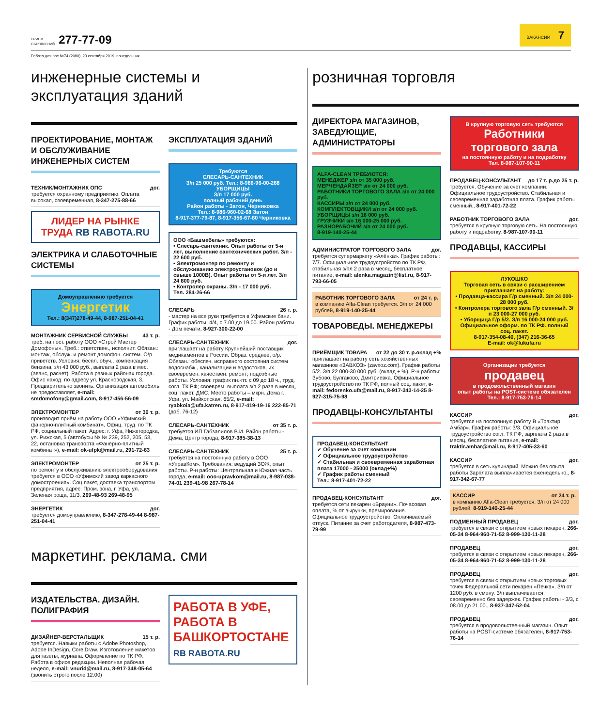ПРИЕМ
ОБЪЯВЛЕНИЙ 277-77-09 ВАКАНСИИ 7
Работа для вас №74 (2080), 23 сентября 2019, понедельник
инженерные системы и
эксплуатация зданий
ПРОЕКТИРОВАНИЕ, МОНТАЖ И ОБСЛУЖИВАНИЕ ИНЖЕНЕРНЫХ СИСТЕМ
ТЕХНИК/МОНТАЖНИК ОПС дог.
требуется охранному предприятию. Оплата высокая, своевременная, 8-347-275-88-66
ЛИДЕР НА РЫНКЕ ТРУДА RB RABOTA.RU
ЭЛЕКТРИКА И СЛАБОТОЧНЫЕ СИСТЕМЫ
Домоуправлению требуется
Энергетик
Тел.: 8(347)278-49-44, 8-987-251-04-41
МОНТАЖНИК СЕРВИСНОЙ СЛУЖБЫ 43 т. р.
треб. на пост. работу ООО «Строй Мастер Домофоны». Треб.: ответствен., исполнит. Обязан.: монтаж, обслуж. и ремонт домофон. систем. О/р приветств. Условия: беспл. обуч., компенсация бензина, з/п 43 000 руб., выплата 2 раза в мес. (аванс, расчет). Работа в разных районах города. Офис наход. по адресу ул. Красноводская, 3. Предварительно звонить. Организация автомобиль не предоставляет, e-mail: smdomofony@gmail.com, 8-917-456-56-09
ЭЛЕКТРОМОНТЕР от 30 т. р.
производит приём на работу ООО «Уфимский фанерно-плитный комбинат». Офиц. труд. по ТК РФ, социальный пакет. Адрес: г. Уфа, Нижегородка, ул. Рижская, 5 (автобусы № № 239, 252, 205, 53, 22, остановка транспорта «Фанерно-плитный комбинат»), e-mail: ok-ufpk@mail.ru, 291-72-63
ЭЛЕКТРОМОНТЕР от 25 т. р.
по ремонту и обслуживанию электрооборудования требуется в ООО «Уфимский завод каркасного домостроения». Соц.пакет, доставка транспортом предприятия, адрес: Пром. зона, г. Уфа, ул. Зеленая роща, 11/3, 269-48-93 269-48-95
ЭНЕРГЕТИК дог.
требуется домоуправлению, 8-347-278-49-44 8-987-251-04-41
ЭКСПЛУАТАЦИЯ ЗДАНИЙ
Требуются
СЛЕСАРЬ-САНТЕХНИК
З/п 25 000 руб. Тел.: 8-986-96-00-268
УБОРЩИЦЫ
З/п 17 000 руб.
полный рабочий день
Район работы - Затон, Черниковка
Тел.: 8-986-960-02-68 Затон
8-917-377-79-87, 8-917-356-67-80 Черниковка
ООО «Башмебель» требуются:
• Слесарь-сантехник. Опыт работы от 5-и лет, выполнение сантехнических работ. З/п - 22 600 руб.
• Электромонтер по ремонту и обслуживанию электроустановок (до и свыше 1000В). Опыт работы от 5-и лет. З/п 24 800 руб.
• Контролер охраны. З/п - 17 000 руб.
Тел. 284-26-66
СЛЕСАРЬ 26 т. р.
- мастер на все руки требуется в Уфимские бани. График работы: 4/4, с 7.00 до 19.00. Район работы - Дом печати, 8-927-300-22-00
СЛЕСАРЬ-САНТЕХНИК дог.
приглашает на работу Крупнейший поставщик медикаментов в России. Образ. среднее, о/р. Обязан.: обеспеч. исправного состояния систем водоснабж., канализации и водостоков, их своевремен. качествен. ремонт; подсобные работы. Условия: график пн.-пт. с 09 до 18 ч., труд. согл. ТК РФ; своеврем. выплата з/п 2 раза в месяц, соц. пакет, ДМС. Место работы – мкрн. Дема г. Уфа, ул. Майкопская, 65/2, e-mail: ryabkoia@ufa.katren.ru, 8-917-419-19-16 222-85-71 (доб. 76-12)
СЛЕСАРЬ-САНТЕХНИК от 35 т. р.
требуется ИП Габзалилов В.И. Район работы - Дема, Центр города, 8-917-385-38-13
СЛЕСАРЬ-САНТЕХНИК 25 т. р.
требуется на постоянную работу в ООО «УправКом». Требования: ведущий ЗОЖ, опыт работы. Р-н работы: Центральная и Южная часть города, e-mail: ooo-upravkom@mail.ru, 8-987-038-74-01 239-41-98 267-78-14
маркетинг. реклама. сми
ИЗДАТЕЛЬСТВА. ДИЗАЙН. ПОЛИГРАФИЯ
ДИЗАЙНЕР-ВЕРСТАЛЬЩИК 15 т. р.
требуется. Навыки работы с Adobe Photoshop, Adobe InDesign, CorelDraw. Изготовление макетов для газеты, журнала. Оформление по ТК РФ. Работа в офисе редакции. Неполная рабочая неделя, e-mail: vnurid@mail.ru, 8-917-348-05-64 (звонить строго после 12.00)
РАБОТА В УФЕ,
РАБОТА В
БАШКОРТОСТАНЕ
RB RABOTA.RU
розничная торговля
ДИРЕКТОРА МАГАЗИНОВ, ЗАВЕДУЮЩИЕ, АДМИНИСТРАТОРЫ
ALFA-CLEAN ТРЕБУЮТСЯ:
МЕНЕДЖЕР з/п от 35 000 руб.
МЕРЧЕНДАЙЗЕР з/п от 24 000 руб.
РАБОТНИКИ ТОРГОВОГО ЗАЛА з/п от 24 000 руб.
КАССИРЫ з/п от 24 000 руб.
КОМПЛЕКТОВЩИКИ з/п от 24 000 руб.
УБОРЩИЦЫ з/п 16 000 руб.
ГРУЗЧИКИ з/п 16 000-25 000 руб.
РАЗНОРАБОЧИЙ з/п от 24 000 руб.
8-919-140-25-44
АДМИНИСТРАТОР ТОРГОВОГО ЗАЛА дог.
требуется супермаркету «Алёнка». График работы: 7/7. Официальное трудоустройство по ТК РФ, стабильная з/пл 2 раза в месяц, бесплатное питание, e-mail: alenka.magazin@list.ru, 8-917-793-66-05
РАБОТНИК ТОРГОВОГО ЗАЛА от 24 т. р.
в компанию Alfa-Clean требуется. З/п от 24 000 рублей, 8-919-140-25-44
ТОВАРОВЕДЫ. МЕНЕДЖЕРЫ
ПРИЁМЩИК ТОВАРА от 22 до 30 т. р.оклад +%
приглашает на работу сеть хозяйственных магазинов «ЗАВХОЗ» (zavxoz.com). График работы 5/2. З/п 22 000-30 000 руб. (оклад + %). Р-н работы: Зубово, Булгаково, Дмитриевка. Официальное трудоустройство по ТК РФ, полный соц. пакет, e-mail: fedorenko.ufa@mail.ru, 8-917-343-14-25 8-927-315-75-98
ПРОДАВЦЫ-КОНСУЛЬТАНТЫ
ПРОДАВЕЦ-КОНСУЛЬТАНТ
✓ Обучение за счет компании
✓ Официальное трудоустройство
✓ Стабильная и своевременная заработная плата 17000 - 25000 (оклад+%)
✓ График работы сменный
Тел.: 8-917-401-72-22
ПРОДАВЕЦ-КОНСУЛЬТАНТ дог.
требуется сети пекарен «Брауни». Почасовая оплата, % от выручки, премирование. Официальное трудоустройство. Оплачиваемый отпуск. Питание за счет работодателя, 8-987-473-79-99
В крупную торговую сеть требуются
Работники торгового зала
на постоянную работу и на подработку
Тел. 8-987-107-90-11
ПРОДАВЕЦ-КОНСУЛЬТАНТ до 17 т. р.до 25 т. р.
требуется. Обучение за счет компании. Официальное трудоустройство. Стабильная и своевременная заработная плата. График работы сменный., 8-917-401-72-22
РАБОТНИК ТОРГОВОГО ЗАЛА дог.
требуется в крупную торговую сеть. На постоянную работу и подработку, 8-987-107-90-11
ПРОДАВЦЫ, КАССИРЫ
ЛУКОШКО
Торговая сеть в связи с расширением приглашает на работу:
• Продавца-кассира Г/р сменный. З/п 24 000-28 000 руб.
• Контролера торгового зала Г/р сменный. З/п 23 000-27 000 руб.
• Уборщица Г/р 5/2. З/п 16 000-24 000 руб.
Официальное оформ. по ТК РФ. полный соц. пакет.
8-917-354-08-40, (347) 216-36-65
E-mail: ok@lukufa.ru
Организации требуется
продавец
в продовольственный магазин
опыт работы на POST-системе обязателен
Тел.: 8-917-753-76-14
КАССИР дог.
требуется на постоянную работу В «Трактир Амбар». График работы: 3/3. Официальное трудоустройство согл. ТК РФ, зарплата 2 раза в месяц, бесплатное питание, e-mail: traktir.ambar@mail.ru, 8-917-405-33-60
КАССИР дог.
требуется в сеть кулинарий. Можно без опыта работы Зарплата выплачивается еженедельно., 8-917-342-67-77
КАССИР от 24 т. р.
в компанию Alfa-Clean требуется. З/п от 24 000 рублей, 8-919-140-25-44
ПОДМЕННЫЙ ПРОДАВЕЦ дог.
требуется в связи с открытием новых пекарен, 266-05-34 8-964-960-71-52 8-999-130-11-28
ПРОДАВЕЦ дог.
требуется в связи с открытием новых пекарен, 266-05-34 8-964-960-71-52 8-999-130-11-28
ПРОДАВЕЦ дог.
требуется в связи с открытием новых торговых точек Федеральной сети пекарен «Печка». З/п от 1200 руб. в смену. З/п выплачивается своевременно без задержек. График работы - 3/3, с 08.00 до 21.00., 8-937-347-52-04
ПРОДАВЕЦ дог.
требуется в продовольственный магазин. Опыт работы на POST-системе обязателен, 8-917-753-76-14